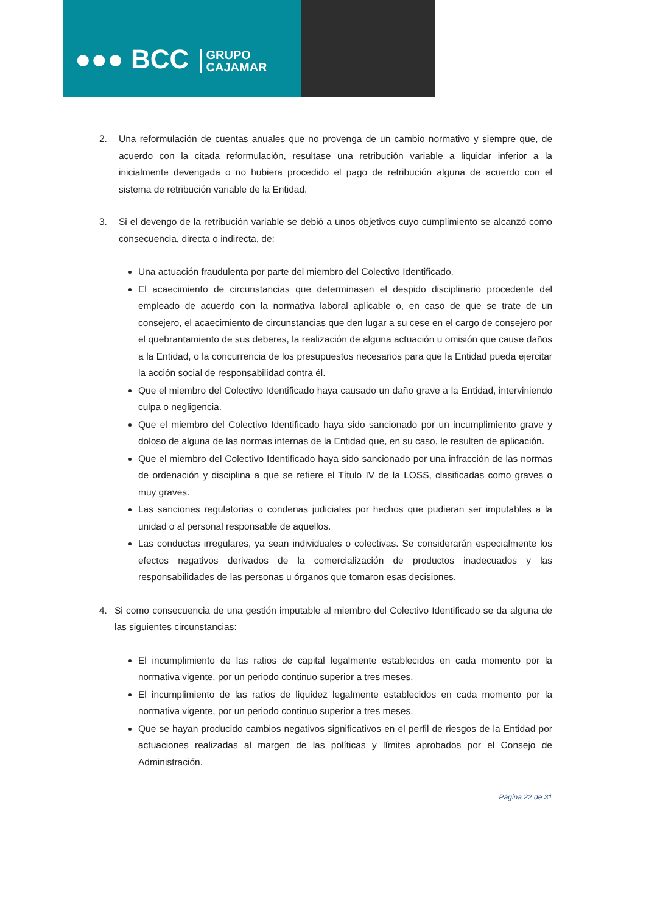●●● BCC GRUPO
CAJAMAR
2. Una reformulación de cuentas anuales que no provenga de un cambio normativo y siempre que, de acuerdo con la citada reformulación, resultase una retribución variable a liquidar inferior a la inicialmente devengada o no hubiera procedido el pago de retribución alguna de acuerdo con el sistema de retribución variable de la Entidad.
3. Si el devengo de la retribución variable se debió a unos objetivos cuyo cumplimiento se alcanzó como consecuencia, directa o indirecta, de:
Una actuación fraudulenta por parte del miembro del Colectivo Identificado.
El acaecimiento de circunstancias que determinasen el despido disciplinario procedente del empleado de acuerdo con la normativa laboral aplicable o, en caso de que se trate de un consejero, el acaecimiento de circunstancias que den lugar a su cese en el cargo de consejero por el quebrantamiento de sus deberes, la realización de alguna actuación u omisión que cause daños a la Entidad, o la concurrencia de los presupuestos necesarios para que la Entidad pueda ejercitar la acción social de responsabilidad contra él.
Que el miembro del Colectivo Identificado haya causado un daño grave a la Entidad, interviniendo culpa o negligencia.
Que el miembro del Colectivo Identificado haya sido sancionado por un incumplimiento grave y doloso de alguna de las normas internas de la Entidad que, en su caso, le resulten de aplicación.
Que el miembro del Colectivo Identificado haya sido sancionado por una infracción de las normas de ordenación y disciplina a que se refiere el Título IV de la LOSS, clasificadas como graves o muy graves.
Las sanciones regulatorias o condenas judiciales por hechos que pudieran ser imputables a la unidad o al personal responsable de aquellos.
Las conductas irregulares, ya sean individuales o colectivas. Se considerarán especialmente los efectos negativos derivados de la comercialización de productos inadecuados y las responsabilidades de las personas u órganos que tomaron esas decisiones.
4. Si como consecuencia de una gestión imputable al miembro del Colectivo Identificado se da alguna de las siguientes circunstancias:
El incumplimiento de las ratios de capital legalmente establecidos en cada momento por la normativa vigente, por un periodo continuo superior a tres meses.
El incumplimiento de las ratios de liquidez legalmente establecidos en cada momento por la normativa vigente, por un periodo continuo superior a tres meses.
Que se hayan producido cambios negativos significativos en el perfil de riesgos de la Entidad por actuaciones realizadas al margen de las políticas y límites aprobados por el Consejo de Administración.
Página 22 de 31